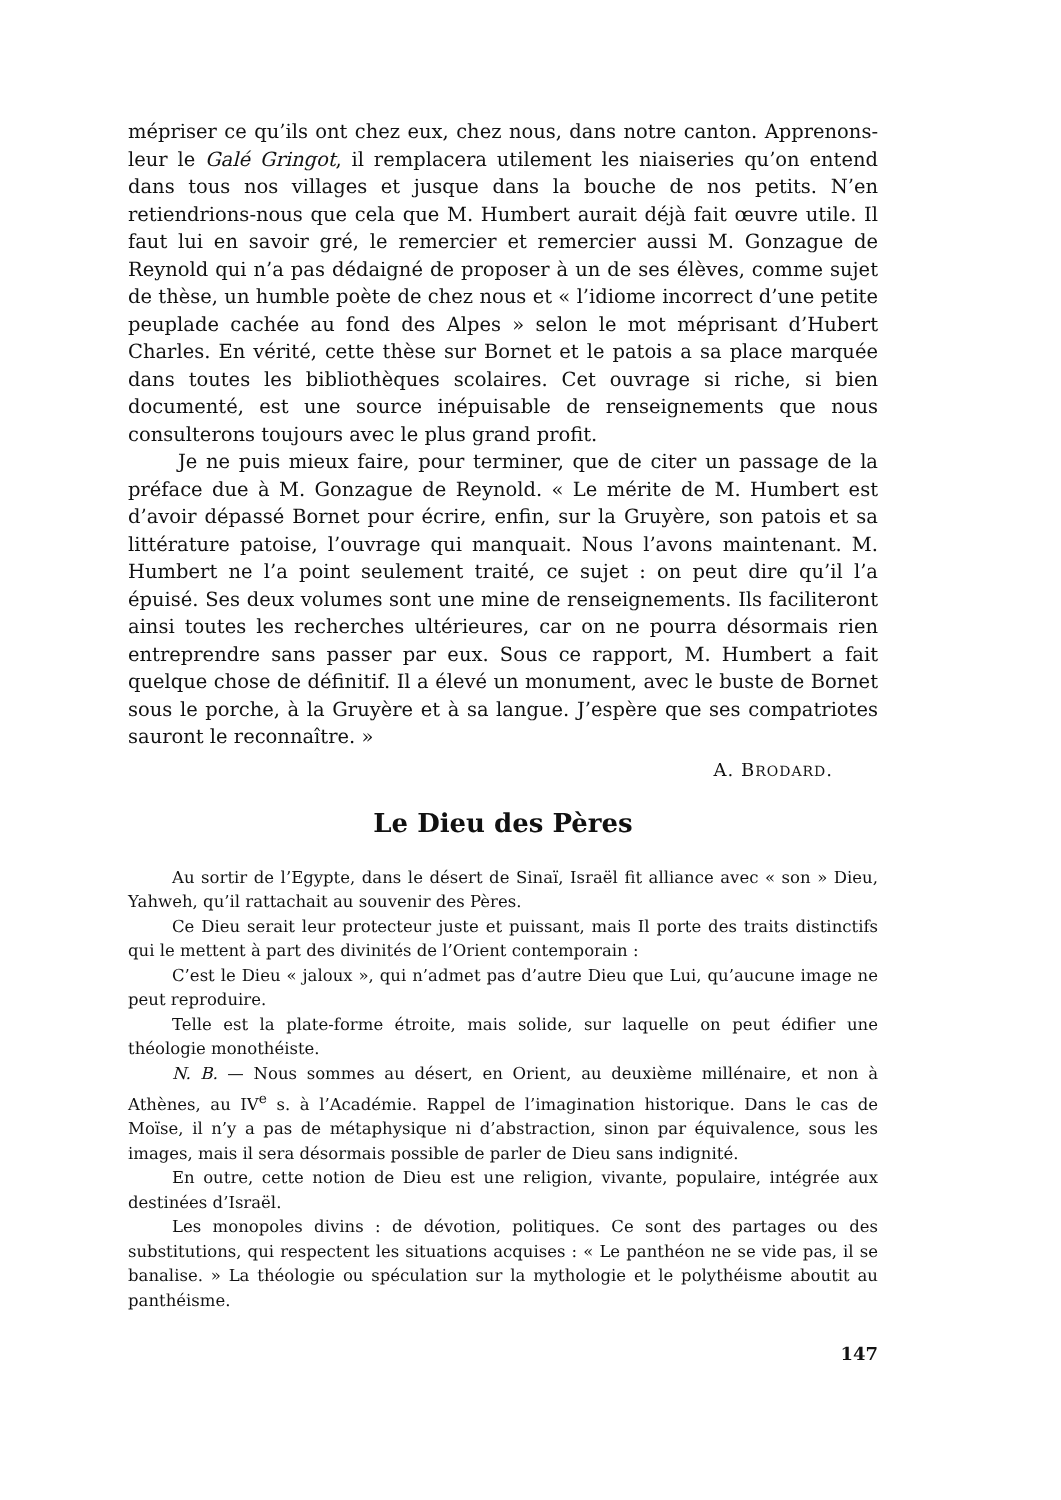mépriser ce qu’ils ont chez eux, chez nous, dans notre canton. Apprenons-leur le Galé Gringot, il remplacera utilement les niaiseries qu’on entend dans tous nos villages et jusque dans la bouche de nos petits. N’en retiendrions-nous que cela que M. Humbert aurait déjà fait œuvre utile. Il faut lui en savoir gré, le remercier et remercier aussi M. Gonzague de Reynold qui n’a pas dédaigné de proposer à un de ses élèves, comme sujet de thèse, un humble poète de chez nous et « l’idiome incorrect d’une petite peuplade cachée au fond des Alpes » selon le mot méprisant d’Hubert Charles. En vérité, cette thèse sur Bornet et le patois a sa place marquée dans toutes les bibliothèques scolaires. Cet ouvrage si riche, si bien documenté, est une source inépuisable de renseignements que nous consulterons toujours avec le plus grand profit.
Je ne puis mieux faire, pour terminer, que de citer un passage de la préface due à M. Gonzague de Reynold. « Le mérite de M. Humbert est d’avoir dépassé Bornet pour écrire, enfin, sur la Gruyère, son patois et sa littérature patoise, l’ouvrage qui manquait. Nous l’avons maintenant. M. Humbert ne l’a point seulement traité, ce sujet : on peut dire qu’il l’a épuisé. Ses deux volumes sont une mine de renseignements. Ils faciliteront ainsi toutes les recherches ultérieures, car on ne pourra désormais rien entreprendre sans passer par eux. Sous ce rapport, M. Humbert a fait quelque chose de définitif. Il a élevé un monument, avec le buste de Bornet sous le porche, à la Gruyère et à sa langue. J’espère que ses compatriotes sauront le reconnaître. »
A. BRODARD.
Le Dieu des Pères
Au sortir de l’Egypte, dans le désert de Sinaï, Israël fit alliance avec « son » Dieu, Yahweh, qu’il rattachait au souvenir des Pères.
Ce Dieu serait leur protecteur juste et puissant, mais Il porte des traits distinctifs qui le mettent à part des divinités de l’Orient contemporain :
C’est le Dieu « jaloux », qui n’admet pas d’autre Dieu que Lui, qu’aucune image ne peut reproduire.
Telle est la plate-forme étroite, mais solide, sur laquelle on peut édifier une théologie monothéiste.
N. B. — Nous sommes au désert, en Orient, au deuxième millénaire, et non à Athènes, au IV<sup>e</sup> s. à l’Académie. Rappel de l’imagination historique. Dans le cas de Moïse, il n’y a pas de métaphysique ni d’abstraction, sinon par équivalence, sous les images, mais il sera désormais possible de parler de Dieu sans indignité.
En outre, cette notion de Dieu est une religion, vivante, populaire, intégrée aux destinées d’Israël.
Les monopoles divins : de dévotion, politiques. Ce sont des partages ou des substitutions, qui respectent les situations acquises : « Le panthéon ne se vide pas, il se banalise. » La théologie ou spéculation sur la mythologie et le polythéisme aboutit au panthéisme.
147